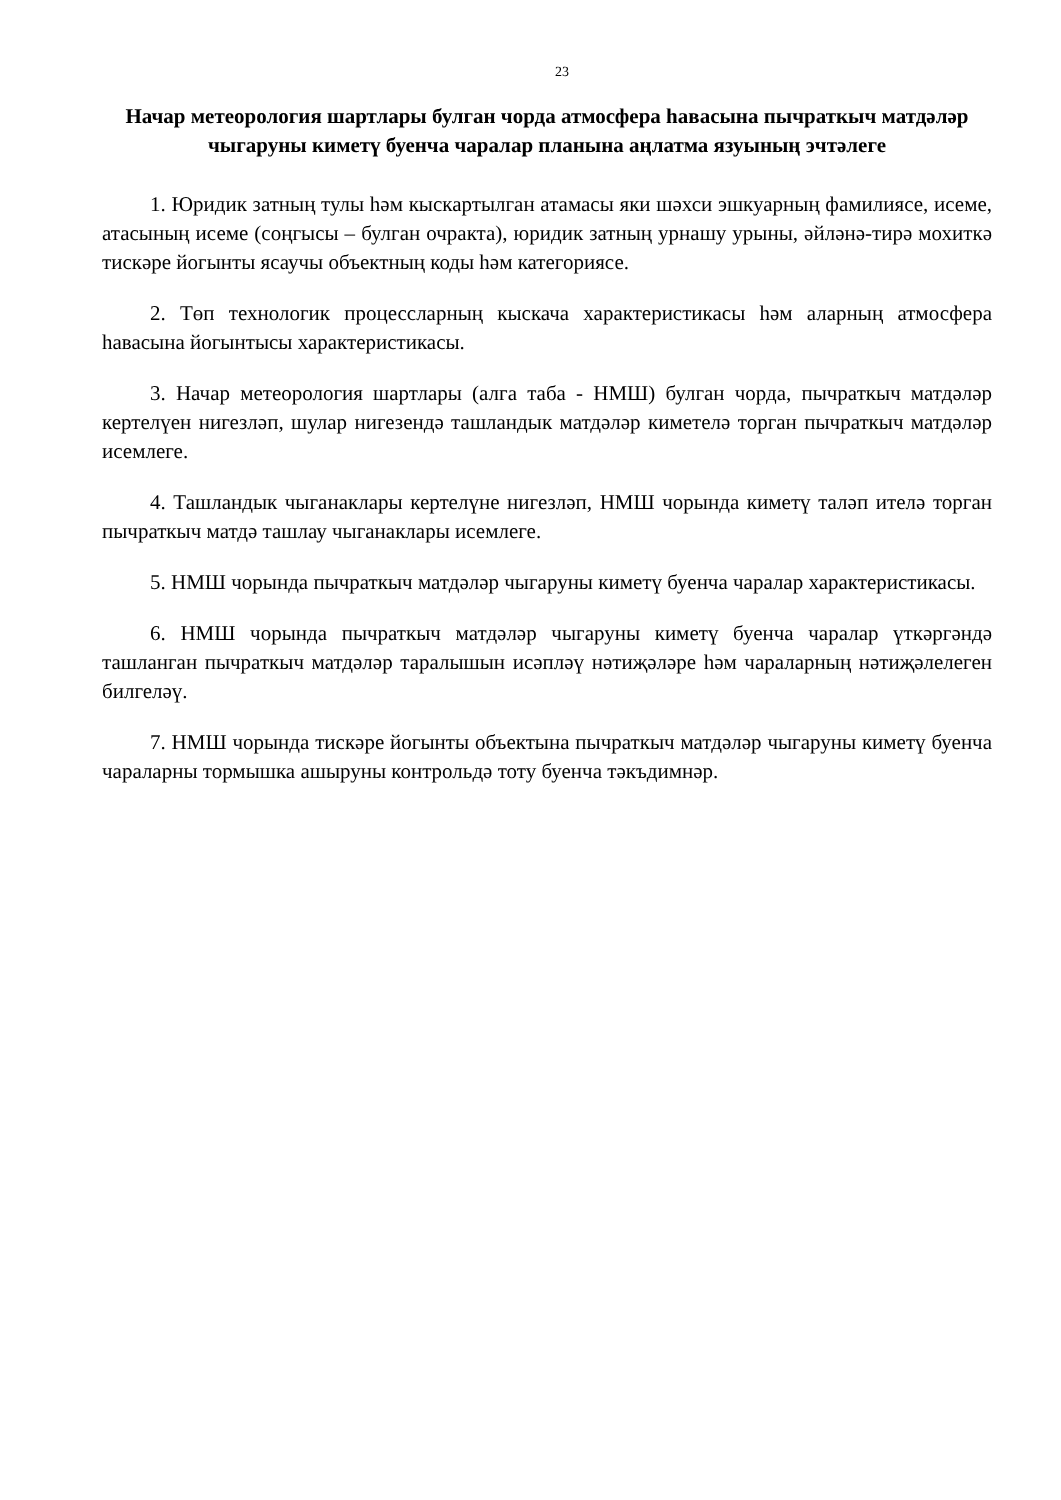23
Начар метеорология шартлары булган чорда атмосфера һавасына пычраткыч матдәләр чыгаруны киметү буенча чаралар планына аңлатма язуының эчтәлеге
1. Юридик затның тулы һәм кыскартылган атамасы яки шәхси эшкуарның фамилиясе, исеме, атасының исеме (соңгысы – булган очракта), юридик затның урнашу урыны, әйләнә-тирә мохиткә тискәре йогынты ясаучы объектның коды һәм категориясе.
2. Төп технологик процессларның кыскача характеристикасы һәм аларның атмосфера һавасына йогынтысы характеристикасы.
3. Начар метеорология шартлары (алга таба - НМШ) булган чорда, пычраткыч матдәләр кертелүен нигезләп, шулар нигезендә ташландык матдәләр киметелә торган пычраткыч матдәләр исемлеге.
4. Ташландык чыганаклары кертелүне нигезләп, НМШ чорында киметү таләп ителә торган пычраткыч матдә ташлау чыганаклары исемлеге.
5. НМШ чорында пычраткыч матдәләр чыгаруны киметү буенча чаралар характеристикасы.
6. НМШ чорында пычраткыч матдәләр чыгаруны киметү буенча чаралар үткәргәндә ташланган пычраткыч матдәләр таралышын исәпләү нәтиҗәләре һәм чараларның нәтиҗәлелеген билгеләү.
7. НМШ чорында тискәре йогынты объектына пычраткыч матдәләр чыгаруны киметү буенча чараларны тормышка ашыруны контрольдә тоту буенча тәкъдимнәр.